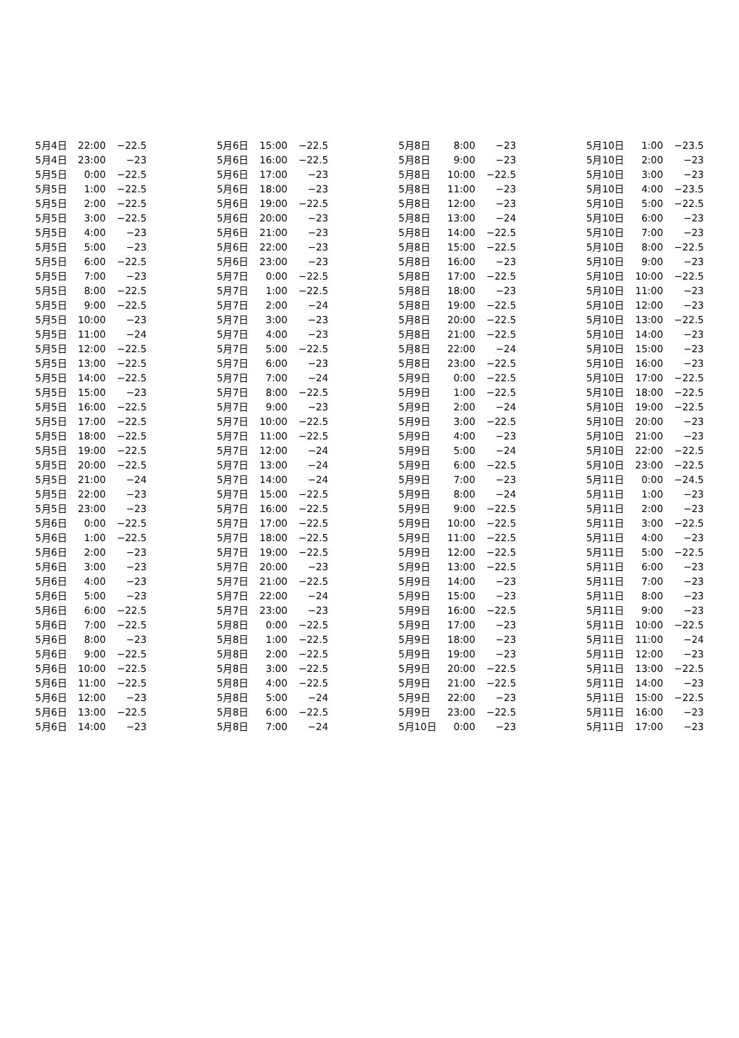| 5月4日 | 22:00 | −22.5 |
| 5月4日 | 23:00 | −23 |
| 5月5日 | 0:00 | −22.5 |
| 5月5日 | 1:00 | −22.5 |
| 5月5日 | 2:00 | −22.5 |
| 5月5日 | 3:00 | −22.5 |
| 5月5日 | 4:00 | −23 |
| 5月5日 | 5:00 | −23 |
| 5月5日 | 6:00 | −22.5 |
| 5月5日 | 7:00 | −23 |
| 5月5日 | 8:00 | −22.5 |
| 5月5日 | 9:00 | −22.5 |
| 5月5日 | 10:00 | −23 |
| 5月5日 | 11:00 | −24 |
| 5月5日 | 12:00 | −22.5 |
| 5月5日 | 13:00 | −22.5 |
| 5月5日 | 14:00 | −22.5 |
| 5月5日 | 15:00 | −23 |
| 5月5日 | 16:00 | −22.5 |
| 5月5日 | 17:00 | −22.5 |
| 5月5日 | 18:00 | −22.5 |
| 5月5日 | 19:00 | −22.5 |
| 5月5日 | 20:00 | −22.5 |
| 5月5日 | 21:00 | −24 |
| 5月5日 | 22:00 | −23 |
| 5月5日 | 23:00 | −23 |
| 5月6日 | 0:00 | −22.5 |
| 5月6日 | 1:00 | −22.5 |
| 5月6日 | 2:00 | −23 |
| 5月6日 | 3:00 | −23 |
| 5月6日 | 4:00 | −23 |
| 5月6日 | 5:00 | −23 |
| 5月6日 | 6:00 | −22.5 |
| 5月6日 | 7:00 | −22.5 |
| 5月6日 | 8:00 | −23 |
| 5月6日 | 9:00 | −22.5 |
| 5月6日 | 10:00 | −22.5 |
| 5月6日 | 11:00 | −22.5 |
| 5月6日 | 12:00 | −23 |
| 5月6日 | 13:00 | −22.5 |
| 5月6日 | 14:00 | −23 |
| 5月6日 | 15:00 | −22.5 |
| 5月6日 | 16:00 | −22.5 |
| 5月6日 | 17:00 | −23 |
| 5月6日 | 18:00 | −23 |
| 5月6日 | 19:00 | −22.5 |
| 5月6日 | 20:00 | −23 |
| 5月6日 | 21:00 | −23 |
| 5月6日 | 22:00 | −23 |
| 5月6日 | 23:00 | −23 |
| 5月7日 | 0:00 | −22.5 |
| 5月7日 | 1:00 | −22.5 |
| 5月7日 | 2:00 | −24 |
| 5月7日 | 3:00 | −23 |
| 5月7日 | 4:00 | −23 |
| 5月7日 | 5:00 | −22.5 |
| 5月7日 | 6:00 | −23 |
| 5月7日 | 7:00 | −24 |
| 5月7日 | 8:00 | −22.5 |
| 5月7日 | 9:00 | −23 |
| 5月7日 | 10:00 | −22.5 |
| 5月7日 | 11:00 | −22.5 |
| 5月7日 | 12:00 | −24 |
| 5月7日 | 13:00 | −24 |
| 5月7日 | 14:00 | −24 |
| 5月7日 | 15:00 | −22.5 |
| 5月7日 | 16:00 | −22.5 |
| 5月7日 | 17:00 | −22.5 |
| 5月7日 | 18:00 | −22.5 |
| 5月7日 | 19:00 | −22.5 |
| 5月7日 | 20:00 | −23 |
| 5月7日 | 21:00 | −22.5 |
| 5月7日 | 22:00 | −24 |
| 5月7日 | 23:00 | −23 |
| 5月8日 | 0:00 | −22.5 |
| 5月8日 | 1:00 | −22.5 |
| 5月8日 | 2:00 | −22.5 |
| 5月8日 | 3:00 | −22.5 |
| 5月8日 | 4:00 | −22.5 |
| 5月8日 | 5:00 | −24 |
| 5月8日 | 6:00 | −22.5 |
| 5月8日 | 7:00 | −24 |
| 5月8日 | 8:00 | −23 |
| 5月8日 | 9:00 | −23 |
| 5月8日 | 10:00 | −22.5 |
| 5月8日 | 11:00 | −23 |
| 5月8日 | 12:00 | −23 |
| 5月8日 | 13:00 | −24 |
| 5月8日 | 14:00 | −22.5 |
| 5月8日 | 15:00 | −22.5 |
| 5月8日 | 16:00 | −23 |
| 5月8日 | 17:00 | −22.5 |
| 5月8日 | 18:00 | −23 |
| 5月8日 | 19:00 | −22.5 |
| 5月8日 | 20:00 | −22.5 |
| 5月8日 | 21:00 | −22.5 |
| 5月8日 | 22:00 | −24 |
| 5月8日 | 23:00 | −22.5 |
| 5月9日 | 0:00 | −22.5 |
| 5月9日 | 1:00 | −22.5 |
| 5月9日 | 2:00 | −24 |
| 5月9日 | 3:00 | −22.5 |
| 5月9日 | 4:00 | −23 |
| 5月9日 | 5:00 | −24 |
| 5月9日 | 6:00 | −22.5 |
| 5月9日 | 7:00 | −23 |
| 5月9日 | 8:00 | −24 |
| 5月9日 | 9:00 | −22.5 |
| 5月9日 | 10:00 | −22.5 |
| 5月9日 | 11:00 | −22.5 |
| 5月9日 | 12:00 | −22.5 |
| 5月9日 | 13:00 | −22.5 |
| 5月9日 | 14:00 | −23 |
| 5月9日 | 15:00 | −23 |
| 5月9日 | 16:00 | −22.5 |
| 5月9日 | 17:00 | −23 |
| 5月9日 | 18:00 | −23 |
| 5月9日 | 19:00 | −23 |
| 5月9日 | 20:00 | −22.5 |
| 5月9日 | 21:00 | −22.5 |
| 5月9日 | 22:00 | −23 |
| 5月9日 | 23:00 | −22.5 |
| 5月10日 | 0:00 | −23 |
| 5月10日 | 1:00 | −23.5 |
| 5月10日 | 2:00 | −23 |
| 5月10日 | 3:00 | −23 |
| 5月10日 | 4:00 | −23.5 |
| 5月10日 | 5:00 | −22.5 |
| 5月10日 | 6:00 | −23 |
| 5月10日 | 7:00 | −23 |
| 5月10日 | 8:00 | −22.5 |
| 5月10日 | 9:00 | −23 |
| 5月10日 | 10:00 | −22.5 |
| 5月10日 | 11:00 | −23 |
| 5月10日 | 12:00 | −23 |
| 5月10日 | 13:00 | −22.5 |
| 5月10日 | 14:00 | −23 |
| 5月10日 | 15:00 | −23 |
| 5月10日 | 16:00 | −23 |
| 5月10日 | 17:00 | −22.5 |
| 5月10日 | 18:00 | −22.5 |
| 5月10日 | 19:00 | −22.5 |
| 5月10日 | 20:00 | −23 |
| 5月10日 | 21:00 | −23 |
| 5月10日 | 22:00 | −22.5 |
| 5月10日 | 23:00 | −22.5 |
| 5月11日 | 0:00 | −24.5 |
| 5月11日 | 1:00 | −23 |
| 5月11日 | 2:00 | −23 |
| 5月11日 | 3:00 | −22.5 |
| 5月11日 | 4:00 | −23 |
| 5月11日 | 5:00 | −22.5 |
| 5月11日 | 6:00 | −23 |
| 5月11日 | 7:00 | −23 |
| 5月11日 | 8:00 | −23 |
| 5月11日 | 9:00 | −23 |
| 5月11日 | 10:00 | −22.5 |
| 5月11日 | 11:00 | −24 |
| 5月11日 | 12:00 | −23 |
| 5月11日 | 13:00 | −22.5 |
| 5月11日 | 14:00 | −23 |
| 5月11日 | 15:00 | −22.5 |
| 5月11日 | 16:00 | −23 |
| 5月11日 | 17:00 | −23 |